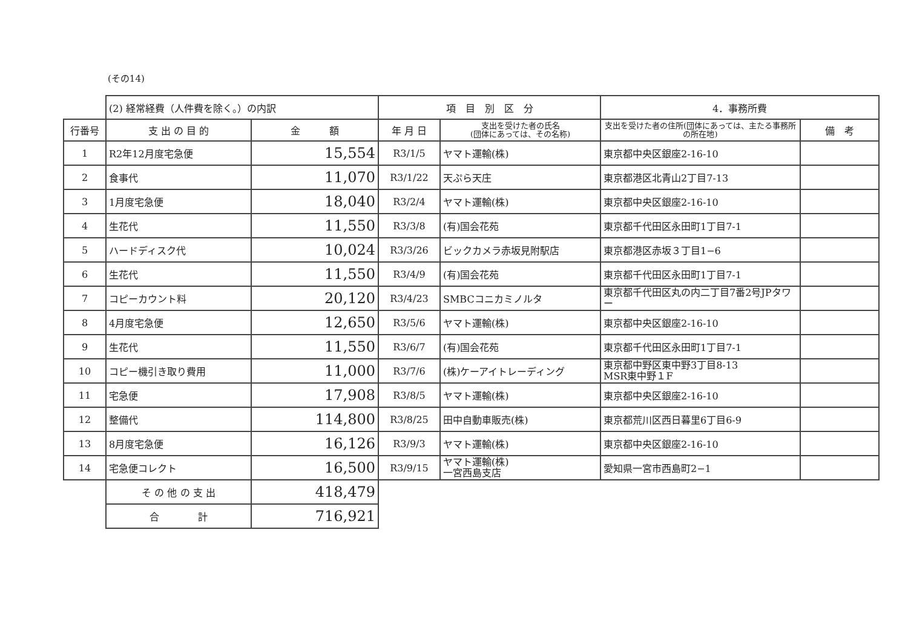(その14)
| | (2) 経常経費（人件費を除く。）の内訳 | | 項 目 別 区 分 | | 4．事務所費 | |
| 行番号 | 支 出 の 目 的 | 金 額 | 年 月 日 | 支出を受けた者の氏名 (団体にあっては、その名称) | 支出を受けた者の住所(団体にあっては、主たる事務所の所在地) | 備 考 |
| 1 | R2年12月度宅急便 | 15,554 | R3/1/5 | ヤマト運輸(株) | 東京都中央区銀座2-16-10 | |
| 2 | 食事代 | 11,070 | R3/1/22 | 天ぷら天庄 | 東京都港区北青山2丁目7-13 | |
| 3 | 1月度宅急便 | 18,040 | R3/2/4 | ヤマト運輸(株) | 東京都中央区銀座2-16-10 | |
| 4 | 生花代 | 11,550 | R3/3/8 | (有)国会花苑 | 東京都千代田区永田町1丁目7-1 | |
| 5 | ハードディスク代 | 10,024 | R3/3/26 | ビックカメラ赤坂見附駅店 | 東京都港区赤坂３丁目1−6 | |
| 6 | 生花代 | 11,550 | R3/4/9 | (有)国会花苑 | 東京都千代田区永田町1丁目7-1 | |
| 7 | コピーカウント料 | 20,120 | R3/4/23 | SMBCコニカミノルタ | 東京都千代田区丸の内二丁目7番2号JPタワー | |
| 8 | 4月度宅急便 | 12,650 | R3/5/6 | ヤマト運輸(株) | 東京都中央区銀座2-16-10 | |
| 9 | 生花代 | 11,550 | R3/6/7 | (有)国会花苑 | 東京都千代田区永田町1丁目7-1 | |
| 10 | コピー機引き取り費用 | 11,000 | R3/7/6 | (株)ケーアイトレーディング | 東京都中野区東中野3丁目8-13 MSR東中野１F | |
| 11 | 宅急便 | 17,908 | R3/8/5 | ヤマト運輸(株) | 東京都中央区銀座2-16-10 | |
| 12 | 整備代 | 114,800 | R3/8/25 | 田中自動車販売(株) | 東京都荒川区西日暮里6丁目6-9 | |
| 13 | 8月度宅急便 | 16,126 | R3/9/3 | ヤマト運輸(株) | 東京都中央区銀座2-16-10 | |
| 14 | 宅急便コレクト | 16,500 | R3/9/15 | ヤマト運輸(株) 一宮西島支店 | 愛知県一宮市西島町2−1 | |
| | そ の 他 の 支 出 | 418,479 | | | | |
| | 合 計 | 716,921 | | | | |